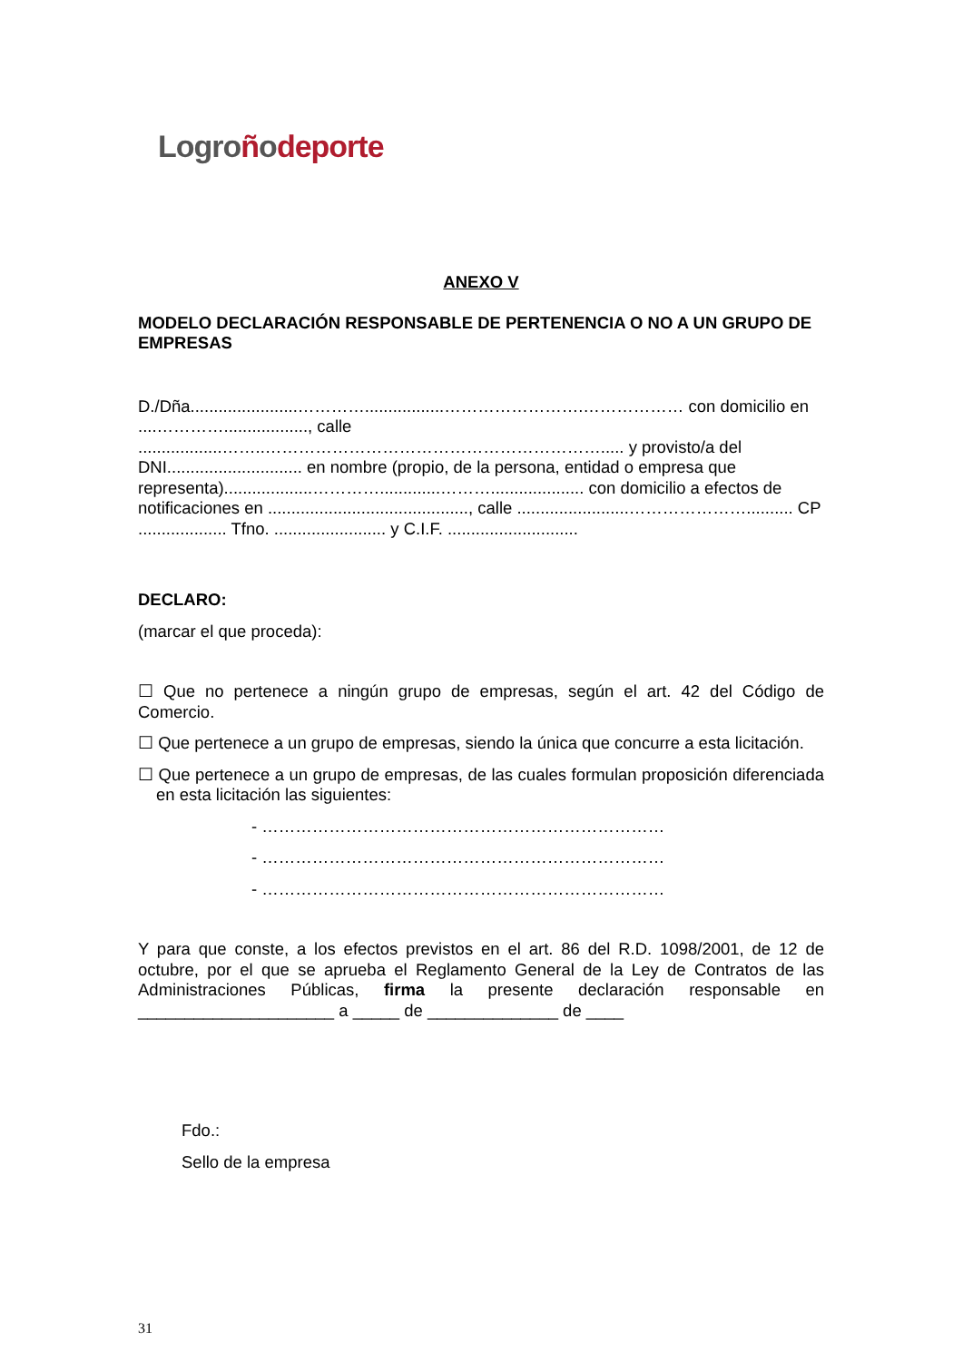Logroñodeporte
ANEXO V
MODELO DECLARACIÓN RESPONSABLE DE PERTENENCIA O NO A UN GRUPO DE EMPRESAS
D./Dña.......................………….................…………………….……………… con domicilio en ....………….................., calle ..................……..……………………………………………………..... y provisto/a del DNI............................. en nombre (propio, de la persona, entidad o empresa que representa)...................………….............……….................... con domicilio a efectos de notificaciones en ..........................................., calle ........................………………….......... CP ................... Tfno. ........................ y C.I.F. ............................
DECLARO:
(marcar el que proceda):
☐ Que no pertenece a ningún grupo de empresas, según el art. 42 del Código de Comercio.
☐ Que pertenece a un grupo de empresas, siendo la única que concurre a esta licitación.
☐ Que pertenece a un grupo de empresas, de las cuales formulan proposición diferenciada en esta licitación las siguientes:
- ………………………………………………………………
- ………………………………………………………………
- ………………………………………………………………
Y para que conste, a los efectos previstos en el art. 86 del R.D. 1098/2001, de 12 de octubre, por el que se aprueba el Reglamento General de la Ley de Contratos de las Administraciones Públicas, firma la presente declaración responsable en _____________________ a _____ de ______________ de ____
Fdo.:
Sello de la empresa
31